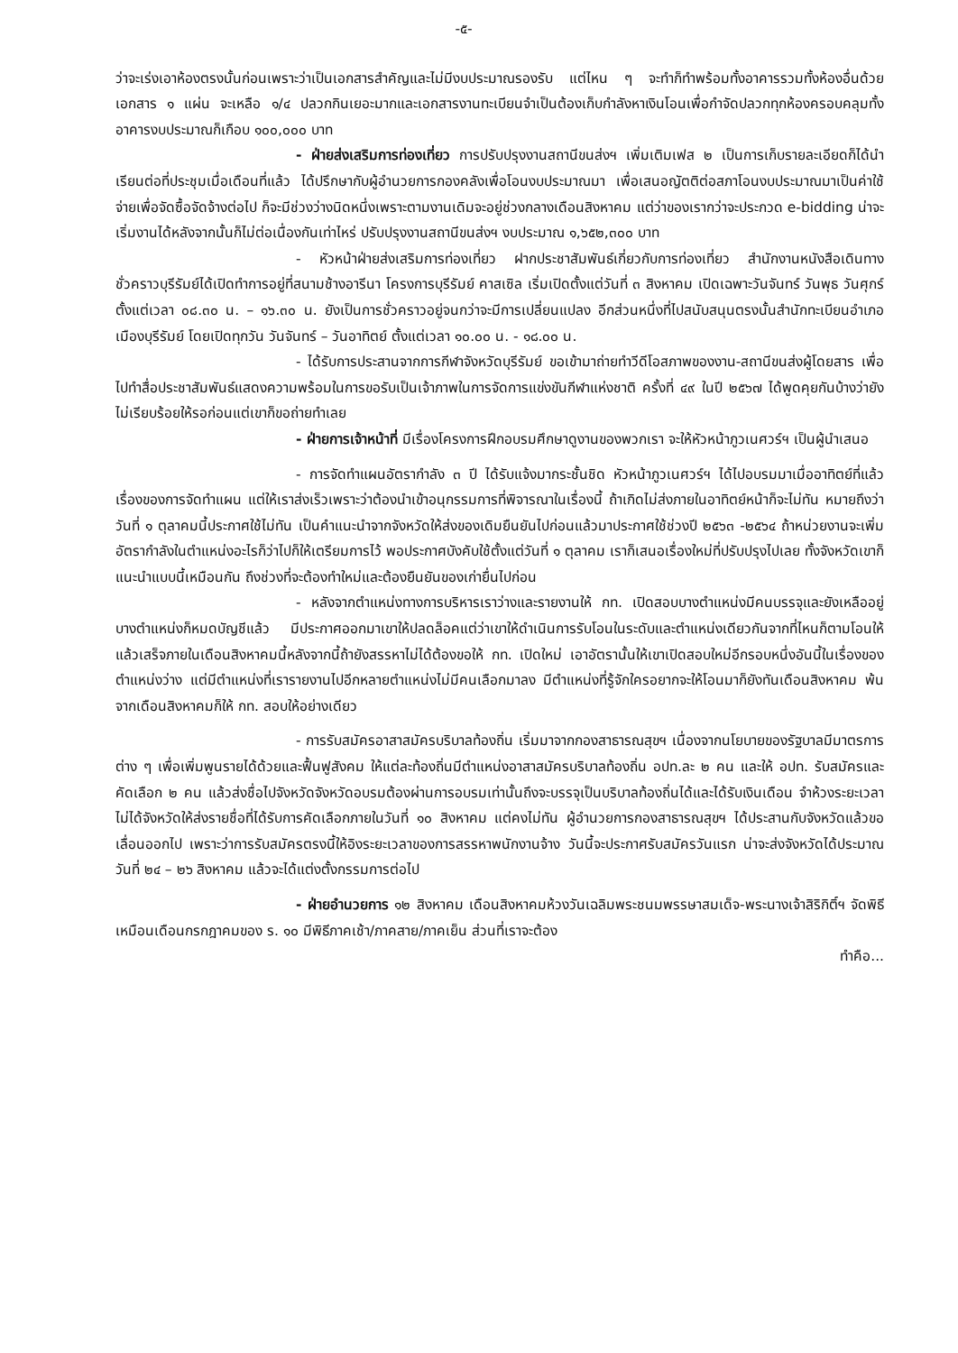-๕-
ว่าจะเร่งเอาห้องตรงนั้นก่อนเพราะว่าเป็นเอกสารสำคัญและไม่มีงบประมาณรองรับ แต่ไหน ๆ จะทำก็ทำพร้อมทั้งอาคารรวมทั้งห้องอื่นด้วย เอกสาร ๑ แผ่น จะเหลือ ๑/๔ ปลวกกินเยอะมากและเอกสารงานทะเบียนจำเป็นต้องเก็บกำลังหาเงินโอนเพื่อกำจัดปลวกทุกห้องครอบคลุมทั้งอาคารงบประมาณก็เกือบ ๑๐๐,๐๐๐ บาท
- ฝ่ายส่งเสริมการท่องเที่ยว การปรับปรุงงานสถานีขนส่งฯ เพิ่มเติมเฟส ๒ เป็นการเก็บรายละเอียดก็ได้นำเรียนต่อที่ประชุมเมื่อเดือนที่แล้ว ได้ปรึกษากับผู้อำนวยการกองคลังเพื่อโอนงบประมาณมา เพื่อเสนอญัตติต่อสภาโอนงบประมาณมาเป็นค่าใช้จ่ายเพื่อจัดซื้อจัดจ้างต่อไป ก็จะมีช่วงว่างนิดหนึ่งเพราะตามงานเดิมจะอยู่ช่วงกลางเดือนสิงหาคม แต่ว่าของเรากว่าจะประกวด e-bidding น่าจะเริ่มงานได้หลังจากนั้นก็ไม่ต่อเนื่องกันเท่าไหร่ ปรับปรุงงานสถานีขนส่งฯ งบประมาณ ๑,๖๕๒,๓๐๐ บาท
- หัวหน้าฝ่ายส่งเสริมการท่องเที่ยว ฝากประชาสัมพันธ์เกี่ยวกับการท่องเที่ยว สำนักงานหนังสือเดินทางชั่วคราวบุรีรัมย์ได้เปิดทำการอยู่ที่สนามช้างอารีนา โครงการบุรีรัมย์ คาสเซิล เริ่มเปิดตั้งแต่วันที่ ๓ สิงหาคม เปิดเฉพาะวันจันทร์ วันพุธ วันศุกร์ ตั้งแต่เวลา ๐๘.๓๐ น. – ๑๖.๓๐ น. ยังเป็นการชั่วคราวอยู่จนกว่าจะมีการเปลี่ยนแปลง อีกส่วนหนึ่งที่ไปสนับสนุนตรงนั้นสำนักทะเบียนอำเภอเมืองบุรีรัมย์ โดยเปิดทุกวัน วันจันทร์ – วันอาทิตย์ ตั้งแต่เวลา ๑๐.๐๐ น. - ๑๘.๐๐ น.
- ได้รับการประสานจากการกีฬาจังหวัดบุรีรัมย์ ขอเข้ามาถ่ายทำวีดีโอสภาพของงาน-สถานีขนส่งผู้โดยสาร เพื่อไปทำสื่อประชาสัมพันธ์แสดงความพร้อมในการขอรับเป็นเจ้าภาพในการจัดการแข่งขันกีฬาแห่งชาติ ครั้งที่ ๔๙ ในปี ๒๕๖๗ ได้พูดคุยกันบ้างว่ายังไม่เรียบร้อยให้รอก่อนแต่เขาก็ขอถ่ายทำเลย
- ฝ่ายการเจ้าหน้าที่ มีเรื่องโครงการฝึกอบรมศึกษาดูงานของพวกเรา จะให้หัวหน้าภูวเนศวร์ฯ เป็นผู้นำเสนอ
- การจัดทำแผนอัตรากำลัง ๓ ปี ได้รับแจ้งมากระชั้นชิด หัวหน้าภูวเนศวร์ฯ ได้ไปอบรมมาเมื่ออาทิตย์ที่แล้ว เรื่องของการจัดทำแผน แต่ให้เราส่งเร็วเพราะว่าต้องนำเข้าอนุกรรมการที่พิจารณาในเรื่องนี้ ถ้าเกิดไม่ส่งภายในอาทิตย์หน้าก็จะไม่ทัน หมายถึงว่าวันที่ ๑ ตุลาคมนี้ประกาศใช้ไม่ทัน เป็นคำแนะนำจากจังหวัดให้ส่งของเดิมยืนยันไปก่อนแล้วมาประกาศใช้ช่วงปี ๒๕๖๓ -๒๕๖๔ ถ้าหน่วยงานจะเพิ่มอัตรากำลังในตำแหน่งอะไรก็ว่าไปก็ให้เตรียมการไว้ พอประกาศบังคับใช้ตั้งแต่วันที่ ๑ ตุลาคม เราก็เสนอเรื่องใหม่ที่ปรับปรุงไปเลย ทั้งจังหวัดเขาก็แนะนำแบบนี้เหมือนกัน ถึงช่วงที่จะต้องทำใหม่และต้องยืนยันของเก่ายื่นไปก่อน
- หลังจากตำแหน่งทางการบริหารเราว่างและรายงานให้ กท. เปิดสอบบางตำแหน่งมีคนบรรจุและยังเหลืออยู่บางตำแหน่งก็หมดบัญชีแล้ว มีประกาศออกมาเขาให้ปลดล็อคแต่ว่าเขาให้ดำเนินการรับโอนในระดับและตำแหน่งเดียวกันจากที่ไหนก็ตามโอนให้แล้วเสร็จภายในเดือนสิงหาคมนี้หลังจากนี้ถ้ายังสรรหาไม่ได้ต้องขอให้ กท. เปิดใหม่ เอาอัตรานั้นให้เขาเปิดสอบใหม่อีกรอบหนึ่งอันนี้ในเรื่องของตำแหน่งว่าง แต่มีตำแหน่งที่เรารายงานไปอีกหลายตำแหน่งไม่มีคนเลือกมาลง มีตำแหน่งที่รู้จักใครอยากจะให้โอนมาก็ยังทันเดือนสิงหาคม พ้นจากเดือนสิงหาคมก็ให้ กท. สอบให้อย่างเดียว
- การรับสมัครอาสาสมัครบริบาลท้องถิ่น เริ่มมาจากกองสาธารณสุขฯ เนื่องจากนโยบายของรัฐบาลมีมาตรการต่าง ๆ เพื่อเพิ่มพูนรายได้ด้วยและฟื้นฟูสังคม ให้แต่ละท้องถิ่นมีตำแหน่งอาสาสมัครบริบาลท้องถิ่น อปท.ละ ๒ คน และให้ อปท. รับสมัครและคัดเลือก ๒ คน แล้วส่งชื่อไปจังหวัดจังหวัดอบรมต้องผ่านการอบรมเท่านั้นถึงจะบรรจุเป็นบริบาลท้องถิ่นได้และได้รับเงินเดือน จำห้วงระยะเวลาไม่ได้จังหวัดให้ส่งรายชื่อที่ได้รับการคัดเลือกภายในวันที่ ๑๐ สิงหาคม แต่คงไม่ทัน ผู้อำนวยการกองสาธารณสุขฯ ได้ประสานกับจังหวัดแล้วขอเลื่อนออกไป เพราะว่าการรับสมัครตรงนี้ให้อิงระยะเวลาของการสรรหาพนักงานจ้าง วันนี้จะประกาศรับสมัครวันแรก น่าจะส่งจังหวัดได้ประมาณวันที่ ๒๔ – ๒๖ สิงหาคม แล้วจะได้แต่งตั้งกรรมการต่อไป
- ฝ่ายอำนวยการ ๑๒ สิงหาคม เดือนสิงหาคมห้วงวันเฉลิมพระชนมพรรษาสมเด็จ-พระนางเจ้าสิริกิติ์ฯ จัดพิธีเหมือนเดือนกรกฎาคมของ ร. ๑๐ มีพิธีภาคเช้า/ภาคสาย/ภาคเย็น ส่วนที่เราจะต้อง
ทำคือ...